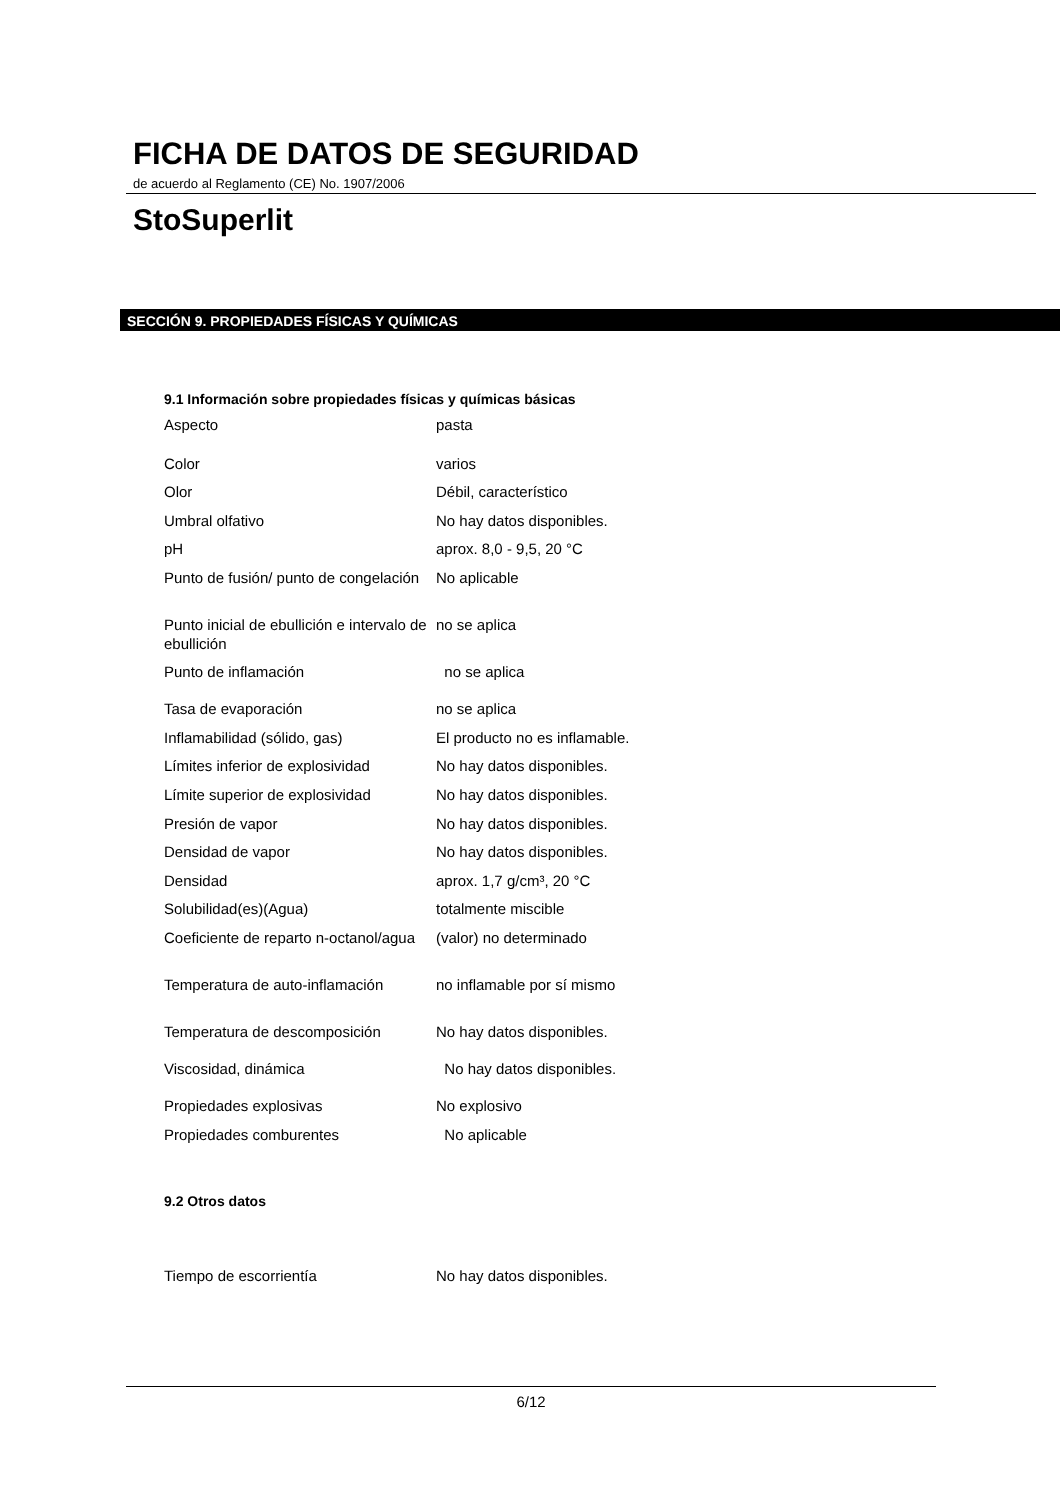FICHA DE DATOS DE SEGURIDAD
de acuerdo al Reglamento (CE) No. 1907/2006
StoSuperlit
SECCIÓN 9. PROPIEDADES FÍSICAS Y QUÍMICAS
9.1 Información sobre propiedades físicas y químicas básicas
| Aspecto | pasta |
| Color | varios |
| Olor | Débil, característico |
| Umbral olfativo | No hay datos disponibles. |
| pH | aprox. 8,0 - 9,5, 20 °C |
| Punto de fusión/ punto de congelación | No aplicable |
| Punto inicial de ebullición e intervalo de ebullición | no se aplica |
| Punto de inflamación | no se aplica |
| Tasa de evaporación | no se aplica |
| Inflamabilidad (sólido, gas) | El producto no es inflamable. |
| Límites inferior de explosividad | No hay datos disponibles. |
| Límite superior de explosividad | No hay datos disponibles. |
| Presión de vapor | No hay datos disponibles. |
| Densidad de vapor | No hay datos disponibles. |
| Densidad | aprox. 1,7 g/cm³, 20 °C |
| Solubilidad(es)(Agua) | totalmente miscible |
| Coeficiente de reparto n-octanol/agua | (valor) no determinado |
| Temperatura de auto-inflamación | no inflamable por sí mismo |
| Temperatura de descomposición | No hay datos disponibles. |
| Viscosidad, dinámica | No hay datos disponibles. |
| Propiedades explosivas | No explosivo |
| Propiedades comburentes | No aplicable |
9.2 Otros datos
Tiempo de escorrientía No hay datos disponibles.
6/12